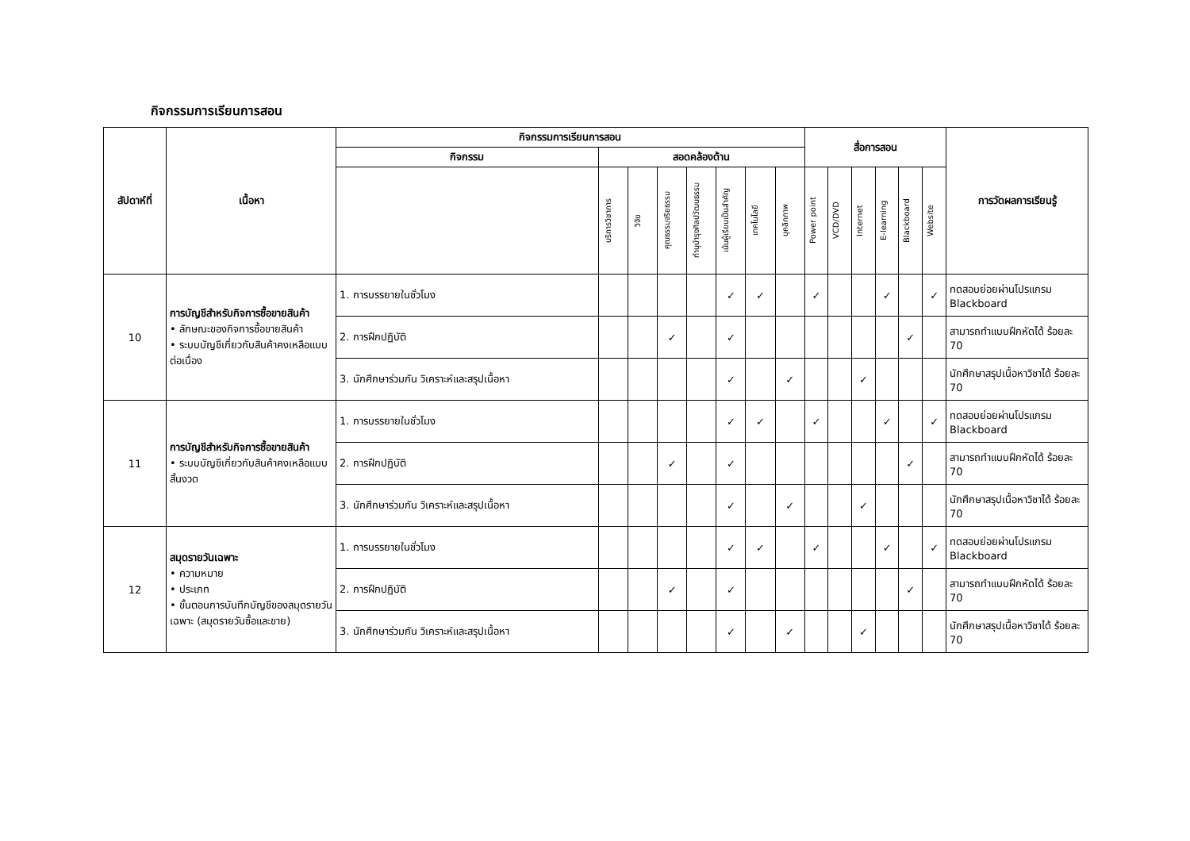กิจกรรมการเรียนการสอน
| สัปดาห์ที่ | เนื้อหา | กิจกรรมการเรียนการสอน | | | | | | | | สื่อการสอน | | | | | | การวัดผลการเรียนรู้ |
| --- | --- | --- | --- | --- | --- | --- | --- | --- | --- | --- | --- | --- | --- | --- | --- | --- |
| | | กิจกรรม | สอดคล้องด้าน | | | | | | | | | | | | | |
| | | | บริการวิชาการ | วิจัย | คุณธรรมจริยธรรม | ทำนุบำรุงศิลปวัฒนธรรม | เน้นผู้เรียนเป็นสำคัญ | เทคโนโลยี | บุคลิกภาพ | Power point | VCD/DVD | Internet | E-learning | Blackboard | Website | |
| 10 | การบัญชีสำหรับกิจการซื้อขายสินค้า • ลักษณะของกิจการซื้อขายสินค้า • ระบบบัญชีเกี่ยวกับสินค้าคงเหลือแบบต่อเนื่อง | 1. การบรรยายในชั่วโมง | | | | | ✓ | ✓ | | ✓ | | | ✓ | | ✓ | ทดสอบย่อยผ่านโปรแกรม Blackboard |
| | | 2. การฝึกปฏิบัติ | | | ✓ | | ✓ | | | | | | | ✓ | | สามารถทำแบบฝึกหัดได้ ร้อยละ 70 |
| | | 3. นักศึกษาร่วมกัน วิเคราะห์และสรุปเนื้อหา | | | | | ✓ | | ✓ | | | ✓ | | | | นักศึกษาสรุปเนื้อหาวิชาได้ ร้อยละ 70 |
| 11 | การบัญชีสำหรับกิจการซื้อขายสินค้า • ระบบบัญชีเกี่ยวกับสินค้าคงเหลือแบบสิ้นงวด | 1. การบรรยายในชั่วโมง | | | | | ✓ | ✓ | | ✓ | | | ✓ | | ✓ | ทดสอบย่อยผ่านโปรแกรม Blackboard |
| | | 2. การฝึกปฏิบัติ | | | ✓ | | ✓ | | | | | | | ✓ | | สามารถทำแบบฝึกหัดได้ ร้อยละ 70 |
| | | 3. นักศึกษาร่วมกัน วิเคราะห์และสรุปเนื้อหา | | | | | ✓ | | ✓ | | | ✓ | | | | นักศึกษาสรุปเนื้อหาวิชาได้ ร้อยละ 70 |
| 12 | สมุดรายวันเฉพาะ • ความหมาย • ประเภท • ขั้นตอนการบันทึกบัญชีของสมุดรายวันเฉพาะ (สมุดรายวันซื้อและขาย) | 1. การบรรยายในชั่วโมง | | | | | ✓ | ✓ | | ✓ | | | ✓ | | ✓ | ทดสอบย่อยผ่านโปรแกรม Blackboard |
| | | 2. การฝึกปฏิบัติ | | | ✓ | | ✓ | | | | | | | ✓ | | สามารถทำแบบฝึกหัดได้ ร้อยละ 70 |
| | | 3. นักศึกษาร่วมกัน วิเคราะห์และสรุปเนื้อหา | | | | | ✓ | | ✓ | | | ✓ | | | | นักศึกษาสรุปเนื้อหาวิชาได้ ร้อยละ 70 |